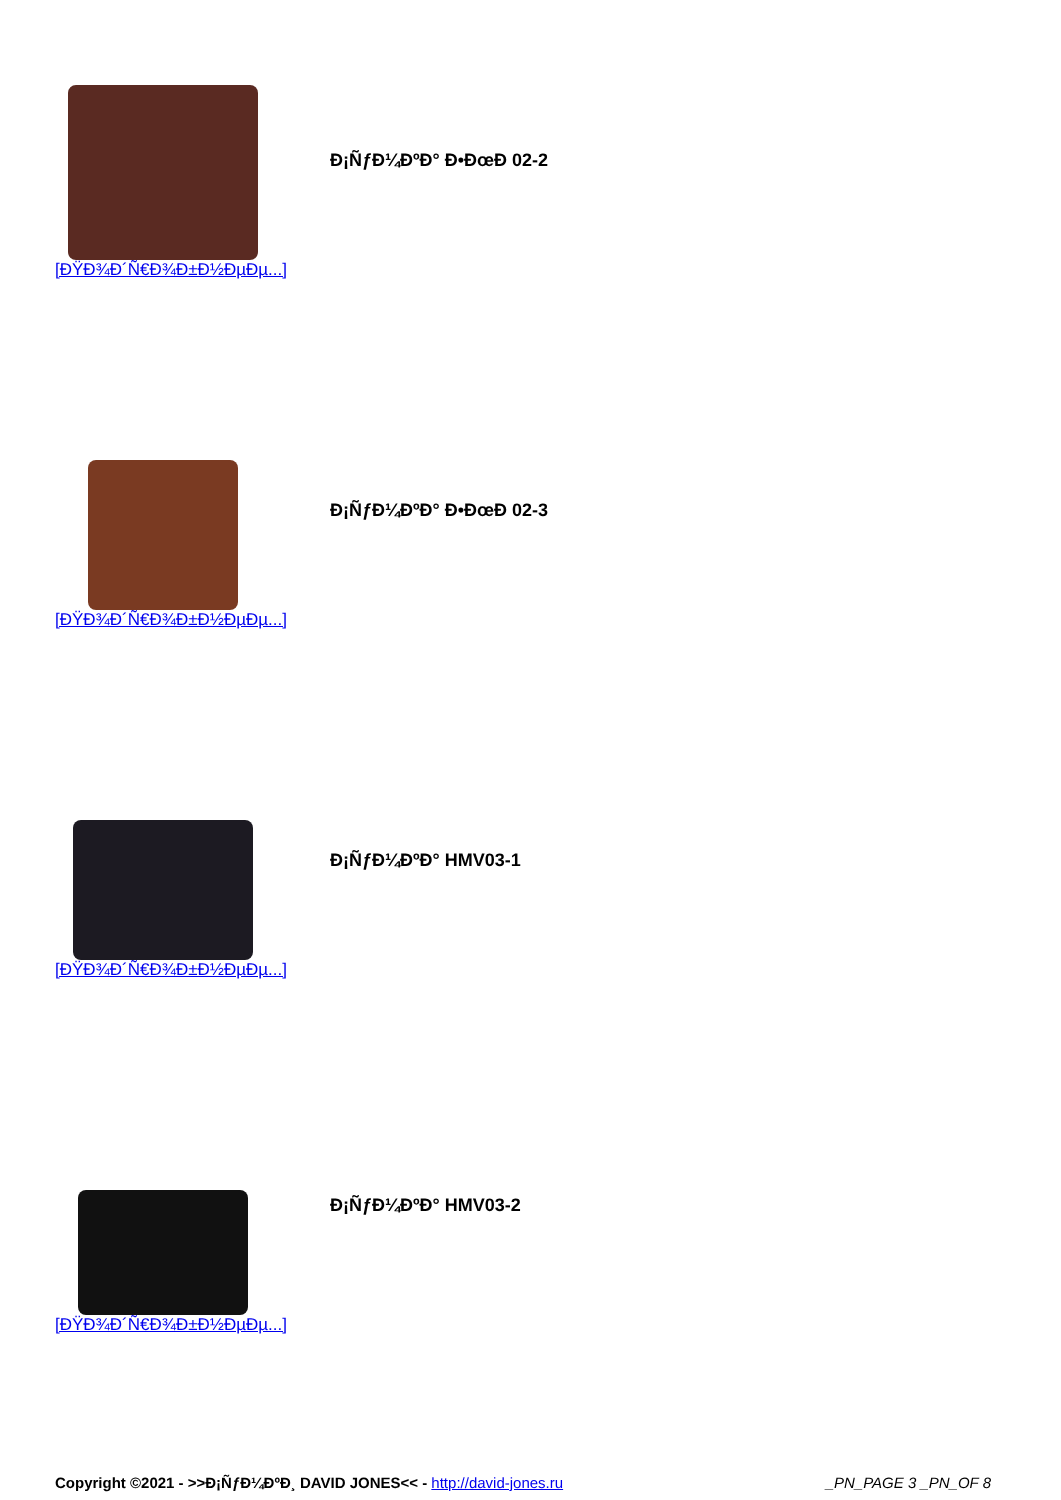Đ¡ÑƒĐ¼ĐºĐ° Đ•ĐœĐ 02-2
[ĐŸĐ¾Đ´Ñ€Đ¾Đ±Đ½ĐµĐµ...]
Đ¡ÑƒĐ¼ĐºĐ° Đ•ĐœĐ 02-3
[ĐŸĐ¾Đ´Ñ€Đ¾Đ±Đ½ĐµĐµ...]
Đ¡ÑƒĐ¼ĐºĐ° HMV03-1
[ĐŸĐ¾Đ´Ñ€Đ¾Đ±Đ½ĐµĐµ...]
Đ¡ÑƒĐ¼ĐºĐ° HMV03-2
[ĐŸĐ¾Đ´Ñ€Đ¾Đ±Đ½ĐµĐµ...]
Copyright ©2021 - >>Đ¡ÑƒĐ¼ĐºĐ¸ DAVID JONES<< - http://david-jones.ru _PN_PAGE 3 _PN_OF 8